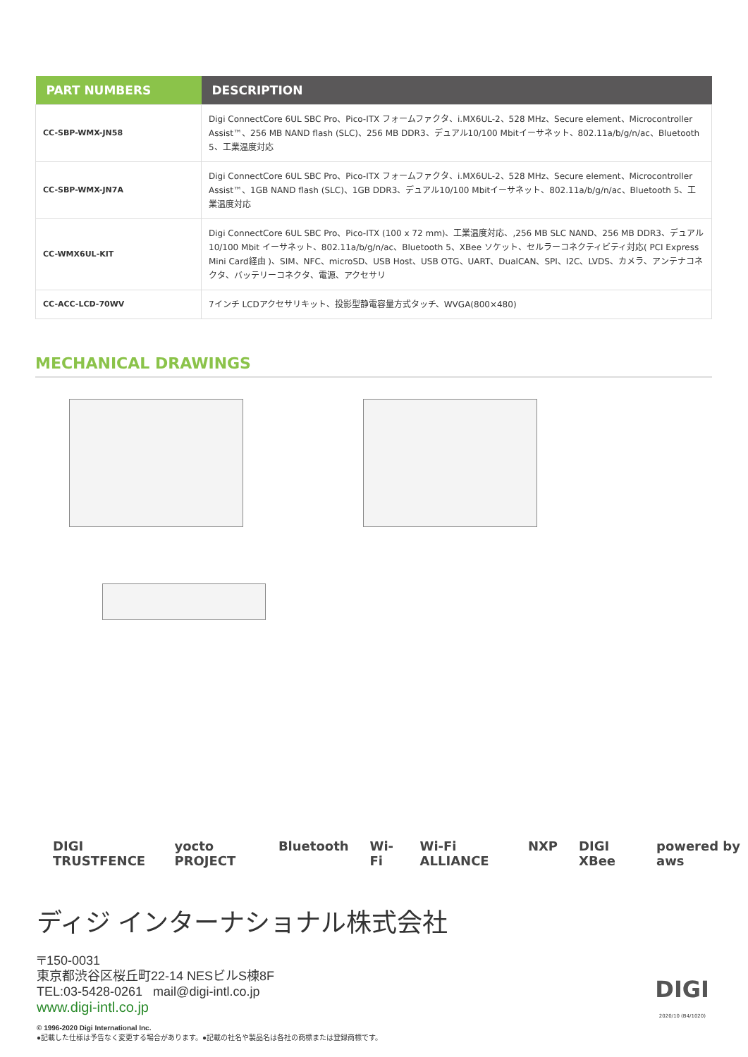| PART NUMBERS | DESCRIPTION |
| --- | --- |
| CC-SBP-WMX-JN58 | Digi ConnectCore 6UL SBC Pro、Pico-ITX フォームファクタ、i.MX6UL-2、528 MHz、Secure element、Microcontroller Assist™、256 MB NAND flash (SLC)、256 MB DDR3、デュアル10/100 Mbitイーサネット、802.11a/b/g/n/ac、Bluetooth 5、工業温度対応 |
| CC-SBP-WMX-JN7A | Digi ConnectCore 6UL SBC Pro、Pico-ITX フォームファクタ、i.MX6UL-2、528 MHz、Secure element、Microcontroller Assist™、1GB NAND flash (SLC)、1GB DDR3、デュアル10/100 Mbitイーサネット、802.11a/b/g/n/ac、Bluetooth 5、工業温度対応 |
| CC-WMX6UL-KIT | Digi ConnectCore 6UL SBC Pro、Pico-ITX (100 x 72 mm)、工業温度対応、,256 MB SLC NAND、256 MB DDR3、デュアル10/100 Mbit イーサネット、802.11a/b/g/n/ac、Bluetooth 5、XBee ソケット、セルラーコネクティビティ対応( PCI Express Mini Card経由 )、SIM、NFC、microSD、USB Host、USB OTG、UART、DualCAN、SPI、I2C、LVDS、カメラ、アンテナコネクタ、バッテリーコネクタ、電源、アクセサリ |
| CC-ACC-LCD-70WV | 7インチ LCDアクセサリキット、投影型静電容量方式タッチ、WVGA(800×480) |
MECHANICAL DRAWINGS
DIGI TRUSTFENCE yocto PROJECT Bluetooth Wi-Fi Wi-Fi ALLIANCE NXP DIGI XBee powered by aws
ディジ インターナショナル株式会社
〒150-0031
東京都渋谷区桜丘町22-14 NESビルS棟8F
TEL:03-5428-0261 mail@digi-intl.co.jp
www.digi-intl.co.jp
© 1996-2020 Digi International Inc.
●記載した仕様は予告なく変更する場合があります。●記載の社名や製品名は各社の商標または登録商標です。
DIGI
2020/10 (B4/1020)